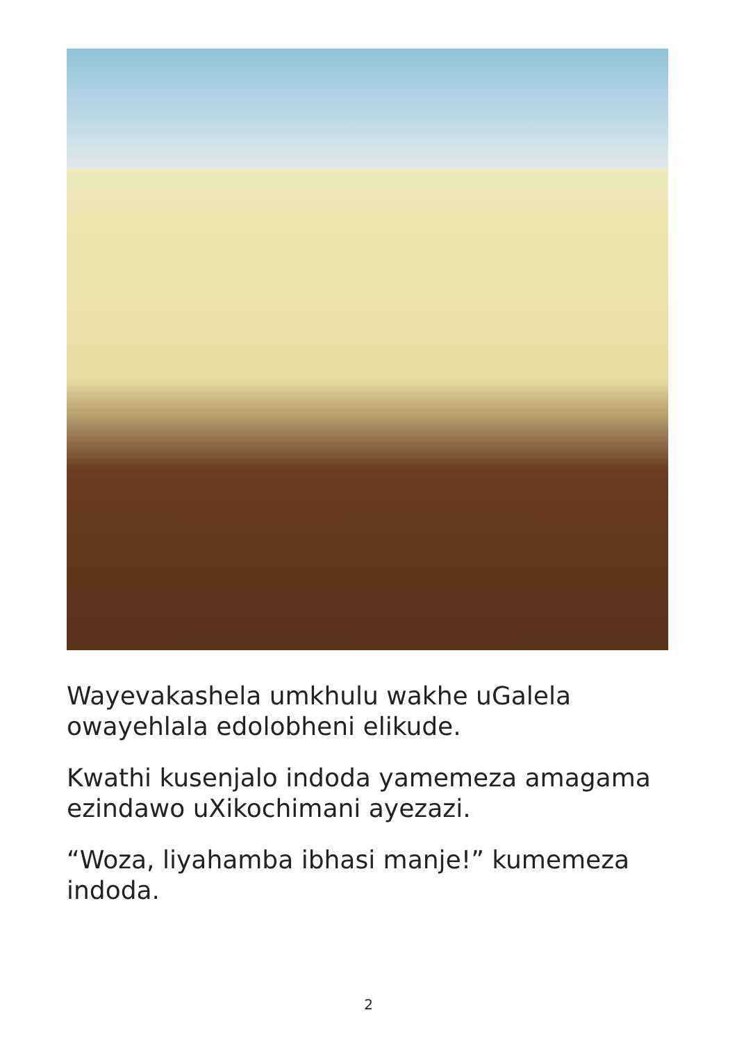Wayevakashela umkhulu wakhe uGalela owayehlala edolobheni elikude.
Kwathi kusenjalo indoda yamemeza amagama ezindawo uXikochimani ayezazi.
“Woza, liyahamba ibhasi manje!” kumemeza indoda.
2